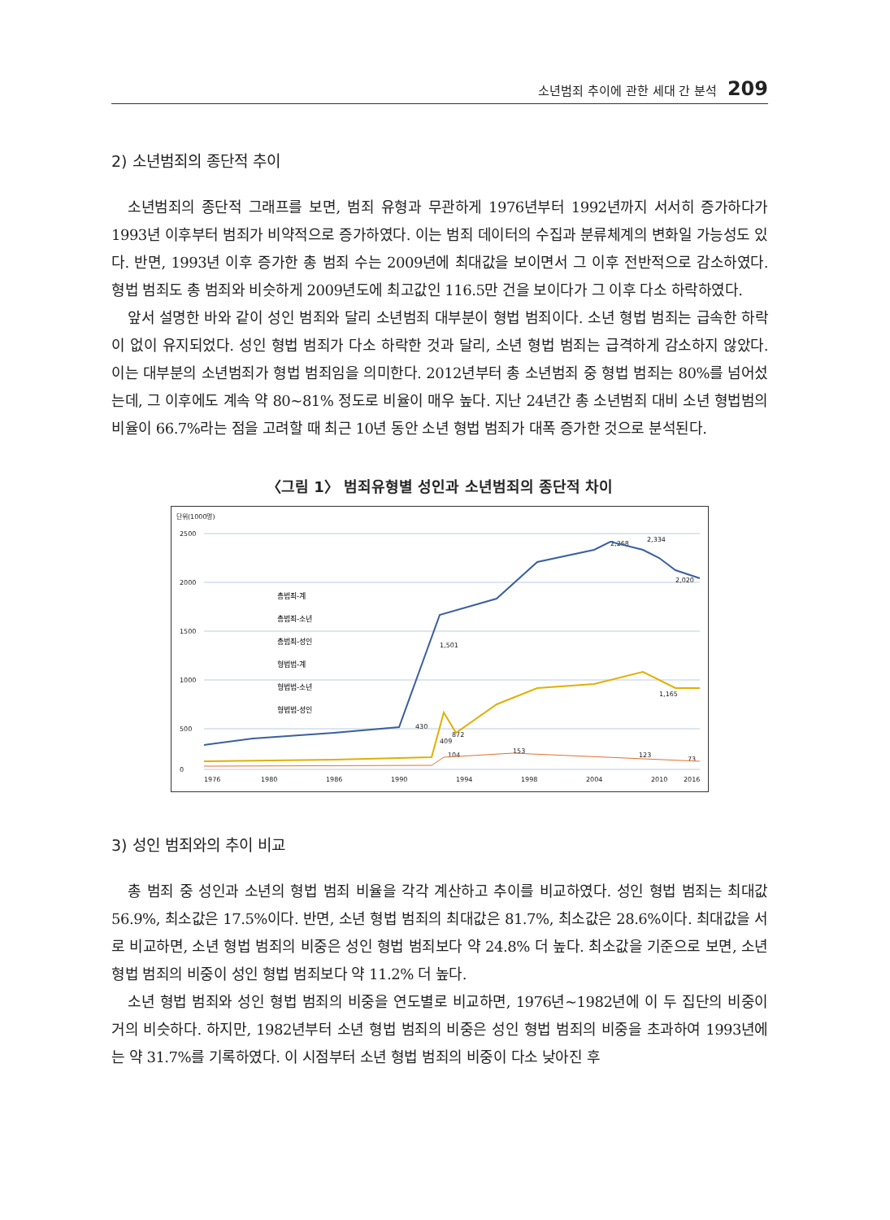소년범죄 추이에 관한 세대 간 분석 209
2) 소년범죄의 종단적 추이
소년범죄의 종단적 그래프를 보면, 범죄 유형과 무관하게 1976년부터 1992년까지 서서히 증가하다가 1993년 이후부터 범죄가 비약적으로 증가하였다. 이는 범죄 데이터의 수집과 분류체계의 변화일 가능성도 있다. 반면, 1993년 이후 증가한 총 범죄 수는 2009년에 최대값을 보이면서 그 이후 전반적으로 감소하였다. 형법 범죄도 총 범죄와 비슷하게 2009년도에 최고값인 116.5만 건을 보이다가 그 이후 다소 하락하였다.
앞서 설명한 바와 같이 성인 범죄와 달리 소년범죄 대부분이 형법 범죄이다. 소년 형법 범죄는 급속한 하락이 없이 유지되었다. 성인 형법 범죄가 다소 하락한 것과 달리, 소년 형법 범죄는 급격하게 감소하지 않았다. 이는 대부분의 소년범죄가 형법 범죄임을 의미한다. 2012년부터 총 소년범죄 중 형법 범죄는 80%를 넘어섰는데, 그 이후에도 계속 약 80~81% 정도로 비율이 매우 높다. 지난 24년간 총 소년범죄 대비 소년 형법범의 비율이 66.7%라는 점을 고려할 때 최근 10년 동안 소년 형법 범죄가 대폭 증가한 것으로 분석된다.
〈그림 1〉 범죄유형별 성인과 소년범죄의 종단적 차이
단위(1000명)
2500
2000
1500
1000
500
0
1976
1980
1986
1990
1994
1998
2004
2010
2016
2,268
2,334
2,020
1,501
1,165
872
430
409
104
153
123
73
총범죄-계
총범죄-소년
총범죄-성인
형법범-계
형법범-소년
형법범-성인
3) 성인 범죄와의 추이 비교
총 범죄 중 성인과 소년의 형법 범죄 비율을 각각 계산하고 추이를 비교하였다. 성인 형법 범죄는 최대값 56.9%, 최소값은 17.5%이다. 반면, 소년 형법 범죄의 최대값은 81.7%, 최소값은 28.6%이다. 최대값을 서로 비교하면, 소년 형법 범죄의 비중은 성인 형법 범죄보다 약 24.8% 더 높다. 최소값을 기준으로 보면, 소년 형법 범죄의 비중이 성인 형법 범죄보다 약 11.2% 더 높다.
소년 형법 범죄와 성인 형법 범죄의 비중을 연도별로 비교하면, 1976년~1982년에 이 두 집단의 비중이 거의 비슷하다. 하지만, 1982년부터 소년 형법 범죄의 비중은 성인 형법 범죄의 비중을 초과하여 1993년에는 약 31.7%를 기록하였다. 이 시점부터 소년 형법 범죄의 비중이 다소 낮아진 후